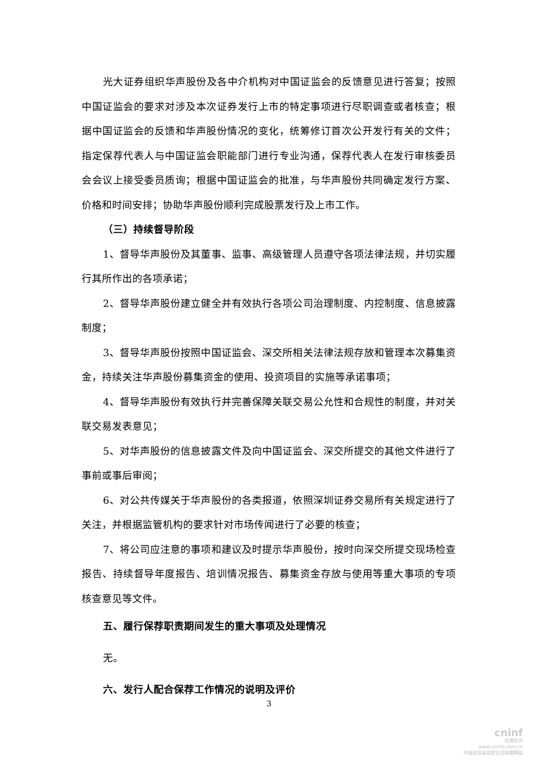光大证券组织华声股份及各中介机构对中国证监会的反馈意见进行答复；按照中国证监会的要求对涉及本次证券发行上市的特定事项进行尽职调查或者核查；根据中国证监会的反馈和华声股份情况的变化，统筹修订首次公开发行有关的文件；指定保荐代表人与中国证监会职能部门进行专业沟通，保荐代表人在发行审核委员会会议上接受委员质询；根据中国证监会的批准，与华声股份共同确定发行方案、价格和时间安排；协助华声股份顺利完成股票发行及上市工作。
（三）持续督导阶段
1、督导华声股份及其董事、监事、高级管理人员遵守各项法律法规，并切实履行其所作出的各项承诺；
2、督导华声股份建立健全并有效执行各项公司治理制度、内控制度、信息披露制度；
3、督导华声股份按照中国证监会、深交所相关法律法规存放和管理本次募集资金，持续关注华声股份募集资金的使用、投资项目的实施等承诺事项；
4、督导华声股份有效执行并完善保障关联交易公允性和合规性的制度，并对关联交易发表意见；
5、对华声股份的信息披露文件及向中国证监会、深交所提交的其他文件进行了事前或事后审阅；
6、对公共传媒关于华声股份的各类报道，依照深圳证券交易所有关规定进行了关注，并根据监管机构的要求针对市场传闻进行了必要的核查；
7、将公司应注意的事项和建议及时提示华声股份，按时向深交所提交现场检查报告、持续督导年度报告、培训情况报告、募集资金存放与使用等重大事项的专项核查意见等文件。
五、履行保荐职责期间发生的重大事项及处理情况
无。
六、发行人配合保荐工作情况的说明及评价
3
cninf
巨潮资讯
www.cninfo.com.cn
中国证监会指定信息披露网站